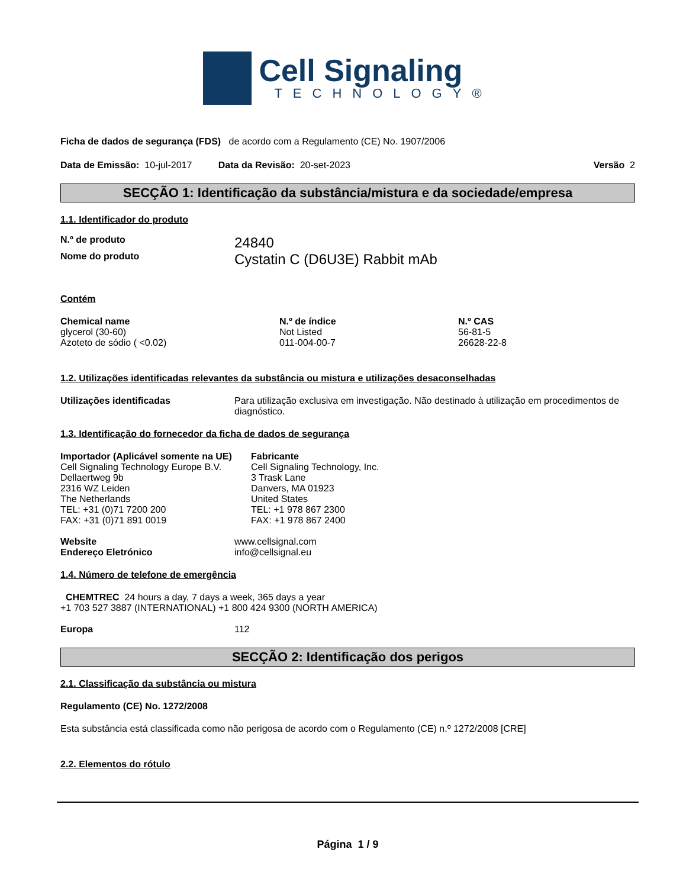Cell Signaling
TECHNOLOGY®
Ficha de dados de segurança (FDS) de acordo com a Regulamento (CE) No. 1907/2006
Data de Emissão: 10-jul-2017 Data da Revisão: 20-set-2023 Versão 2
SECÇÃO 1: Identificação da substância/mistura e da sociedade/empresa
1.1. Identificador do produto
N.º de produto 24840
Nome do produto Cystatin C (D6U3E) Rabbit mAb
Contém
| Chemical name | N.º de índice | N.º CAS |
| --- | --- | --- |
| glycerol (30-60) | Not Listed | 56-81-5 |
| Azoteto de sódio ( <0.02) | 011-004-00-7 | 26628-22-8 |
1.2. Utilizações identificadas relevantes da substância ou mistura e utilizações desaconselhadas
Utilizações identificadas Para utilização exclusiva em investigação. Não destinado à utilização em procedimentos de diagnóstico.
1.3. Identificação do fornecedor da ficha de dados de segurança
Importador (Aplicável somente na UE)
Cell Signaling Technology Europe B.V.
Dellaertweg 9b
2316 WZ Leiden
The Netherlands
TEL: +31 (0)71 7200 200
FAX: +31 (0)71 891 0019
Fabricante
Cell Signaling Technology, Inc.
3 Trask Lane
Danvers, MA 01923
United States
TEL: +1 978 867 2300
FAX: +1 978 867 2400
Website www.cellsignal.com
Endereço Eletrónico info@cellsignal.eu
1.4. Número de telefone de emergência
CHEMTREC 24 hours a day, 7 days a week, 365 days a year
+1 703 527 3887 (INTERNATIONAL) +1 800 424 9300 (NORTH AMERICA)
Europa 112
SECÇÃO 2: Identificação dos perigos
2.1. Classificação da substância ou mistura
Regulamento (CE) No. 1272/2008
Esta substância está classificada como não perigosa de acordo com o Regulamento (CE) n.º 1272/2008 [CRE]
2.2. Elementos do rótulo
Página 1 / 9